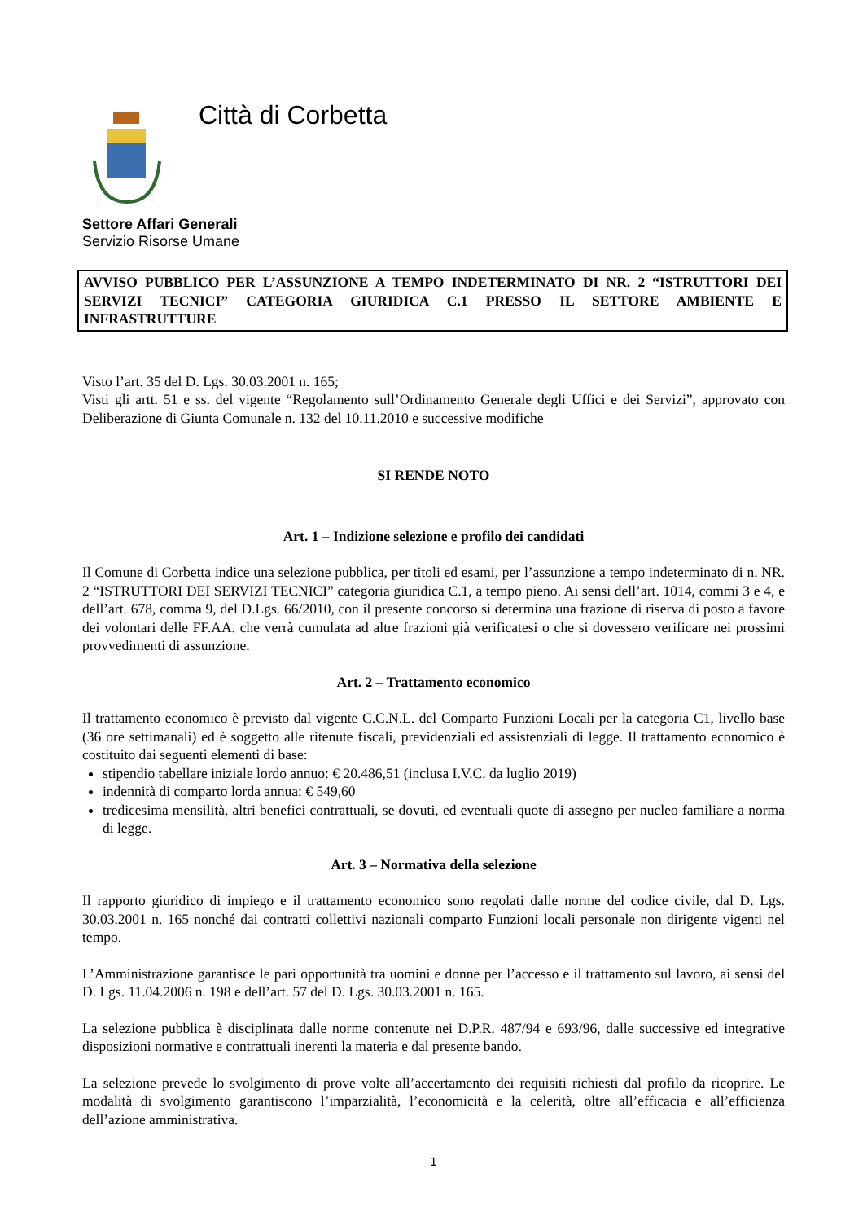Città di Corbetta
Settore Affari Generali
Servizio Risorse Umane
AVVISO PUBBLICO PER L’ASSUNZIONE A TEMPO INDETERMINATO DI NR. 2 “ISTRUTTORI DEI SERVIZI TECNICI” CATEGORIA GIURIDICA C.1 PRESSO IL SETTORE AMBIENTE E INFRASTRUTTURE
Visto l’art. 35 del D. Lgs. 30.03.2001 n. 165;
Visti gli artt. 51 e ss. del vigente “Regolamento sull’Ordinamento Generale degli Uffici e dei Servizi”, approvato con Deliberazione di Giunta Comunale n. 132 del 10.11.2010 e successive modifiche
SI RENDE NOTO
Art. 1 – Indizione selezione e profilo dei candidati
Il Comune di Corbetta indice una selezione pubblica, per titoli ed esami, per l’assunzione a tempo indeterminato di n. NR. 2 “ISTRUTTORI DEI SERVIZI TECNICI” categoria giuridica C.1, a tempo pieno. Ai sensi dell’art. 1014, commi 3 e 4, e dell’art. 678, comma 9, del D.Lgs. 66/2010, con il presente concorso si determina una frazione di riserva di posto a favore dei volontari delle FF.AA. che verrà cumulata ad altre frazioni già verificatesi o che si dovessero verificare nei prossimi provvedimenti di assunzione.
Art. 2 – Trattamento economico
Il trattamento economico è previsto dal vigente C.C.N.L. del Comparto Funzioni Locali per la categoria C1, livello base (36 ore settimanali) ed è soggetto alle ritenute fiscali, previdenziali ed assistenziali di legge. Il trattamento economico è costituito dai seguenti elementi di base:
stipendio tabellare iniziale lordo annuo: € 20.486,51 (inclusa I.V.C. da luglio 2019)
indennità di comparto lorda annua: € 549,60
tredicesima mensilità, altri benefici contrattuali, se dovuti, ed eventuali quote di assegno per nucleo familiare a norma di legge.
Art. 3 – Normativa della selezione
Il rapporto giuridico di impiego e il trattamento economico sono regolati dalle norme del codice civile, dal D. Lgs. 30.03.2001 n. 165 nonché dai contratti collettivi nazionali comparto Funzioni locali personale non dirigente vigenti nel tempo.
L’Amministrazione garantisce le pari opportunità tra uomini e donne per l’accesso e il trattamento sul lavoro, ai sensi del D. Lgs. 11.04.2006 n. 198 e dell’art. 57 del D. Lgs. 30.03.2001 n. 165.
La selezione pubblica è disciplinata dalle norme contenute nei D.P.R. 487/94 e 693/96, dalle successive ed integrative disposizioni normative e contrattuali inerenti la materia e dal presente bando.
La selezione prevede lo svolgimento di prove volte all’accertamento dei requisiti richiesti dal profilo da ricoprire. Le modalità di svolgimento garantiscono l’imparzialità, l’economicità e la celerità, oltre all’efficacia e all’efficienza dell’azione amministrativa.
1